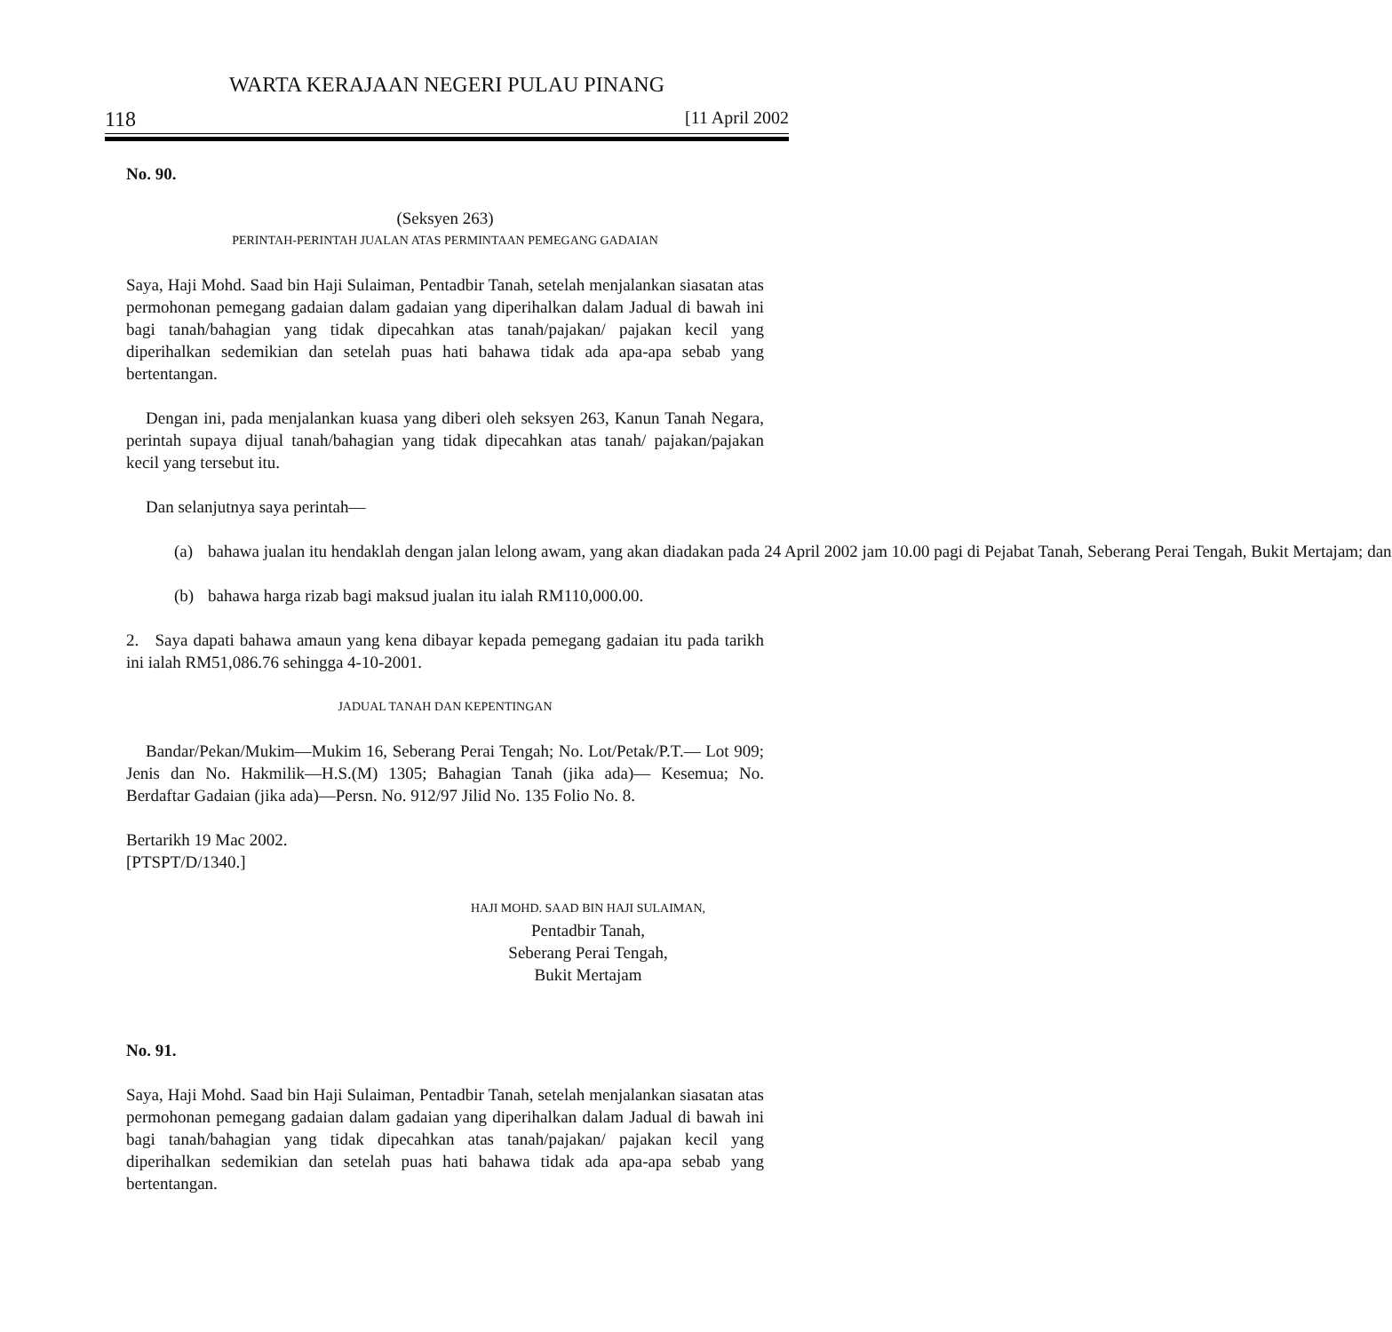WARTA KERAJAAN NEGERI PULAU PINANG
118 [11 April 2002
No. 90.
(Seksyen 263)
PERINTAH-PERINTAH JUALAN ATAS PERMINTAAN PEMEGANG GADAIAN
Saya, Haji Mohd. Saad bin Haji Sulaiman, Pentadbir Tanah, setelah menjalankan siasatan atas permohonan pemegang gadaian dalam gadaian yang diperihalkan dalam Jadual di bawah ini bagi tanah/bahagian yang tidak dipecahkan atas tanah/pajakan/ pajakan kecil yang diperihalkan sedemikian dan setelah puas hati bahawa tidak ada apa-apa sebab yang bertentangan.
Dengan ini, pada menjalankan kuasa yang diberi oleh seksyen 263, Kanun Tanah Negara, perintah supaya dijual tanah/bahagian yang tidak dipecahkan atas tanah/ pajakan/pajakan kecil yang tersebut itu.
Dan selanjutnya saya perintah—
(a) bahawa jualan itu hendaklah dengan jalan lelong awam, yang akan diadakan pada 24 April 2002 jam 10.00 pagi di Pejabat Tanah, Seberang Perai Tengah, Bukit Mertajam; dan
(b) bahawa harga rizab bagi maksud jualan itu ialah RM110,000.00.
2. Saya dapati bahawa amaun yang kena dibayar kepada pemegang gadaian itu pada tarikh ini ialah RM51,086.76 sehingga 4-10-2001.
JADUAL TANAH DAN KEPENTINGAN
Bandar/Pekan/Mukim—Mukim 16, Seberang Perai Tengah; No. Lot/Petak/P.T.— Lot 909; Jenis dan No. Hakmilik—H.S.(M) 1305; Bahagian Tanah (jika ada)— Kesemua; No. Berdaftar Gadaian (jika ada)—Persn. No. 912/97 Jilid No. 135 Folio No. 8.
Bertarikh 19 Mac 2002.
[PTSPT/D/1340.]
HAJI MOHD. SAAD BIN HAJI SULAIMAN,
Pentadbir Tanah,
Seberang Perai Tengah,
Bukit Mertajam
No. 91.
Saya, Haji Mohd. Saad bin Haji Sulaiman, Pentadbir Tanah, setelah menjalankan siasatan atas permohonan pemegang gadaian dalam gadaian yang diperihalkan dalam Jadual di bawah ini bagi tanah/bahagian yang tidak dipecahkan atas tanah/pajakan/ pajakan kecil yang diperihalkan sedemikian dan setelah puas hati bahawa tidak ada apa-apa sebab yang bertentangan.